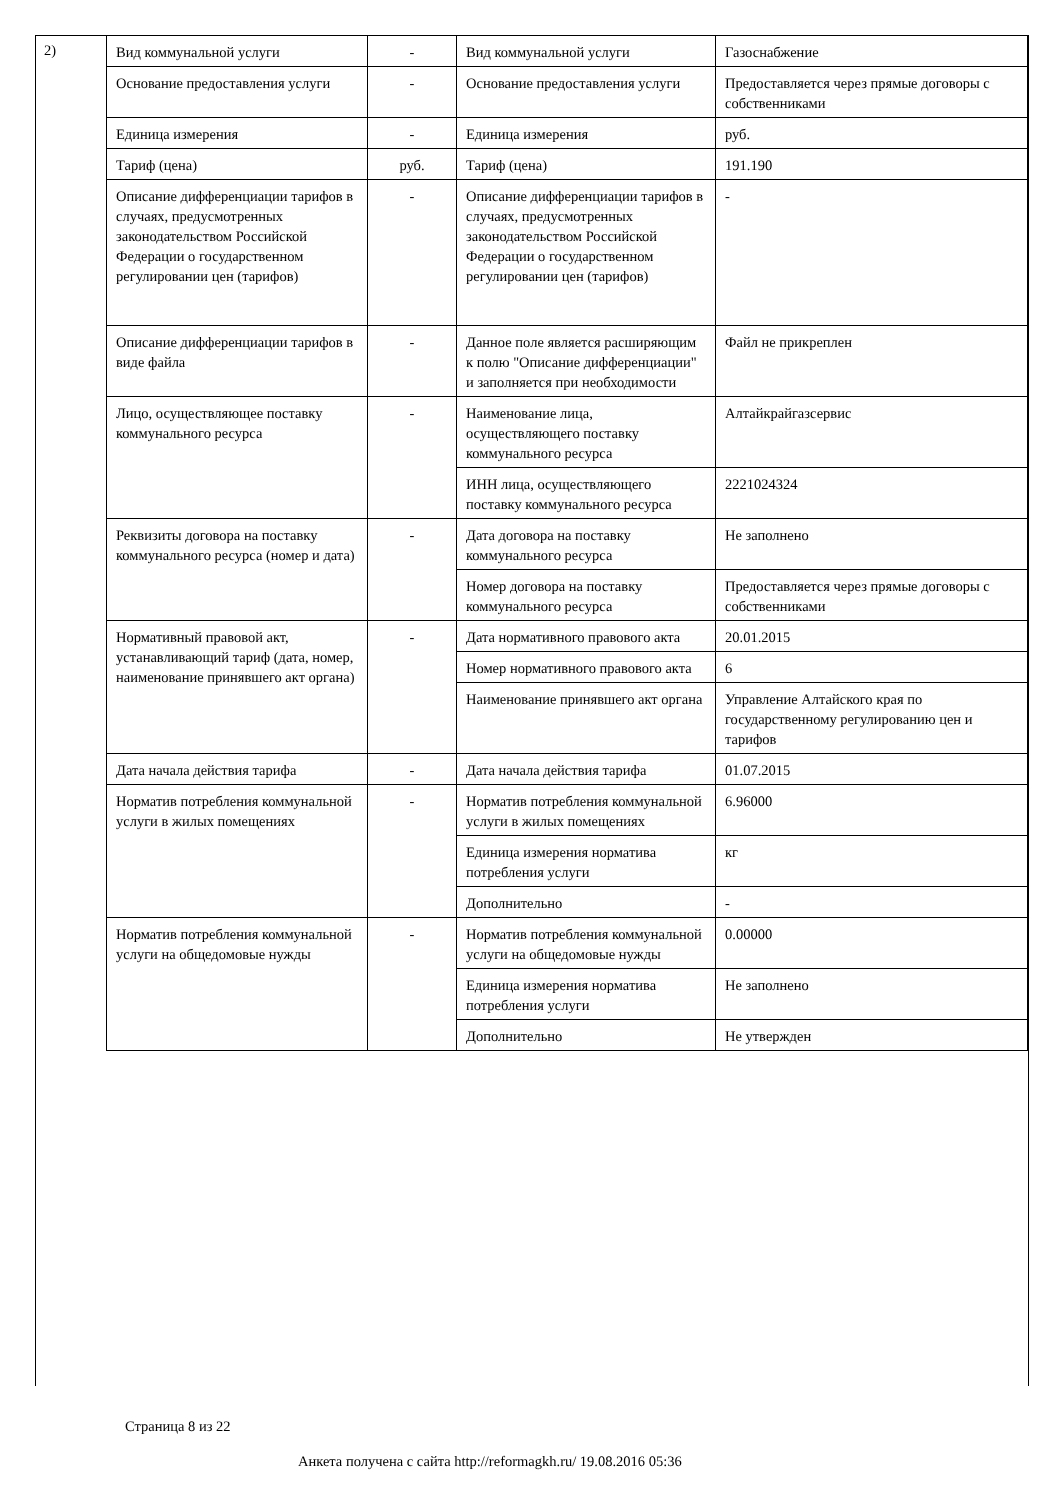2)
| Вид коммунальной услуги | - | Вид коммунальной услуги | Газоснабжение |
| Основание предоставления услуги | - | Основание предоставления услуги | Предоставляется через прямые договоры с собственниками |
| Единица измерения | - | Единица измерения | руб. |
| Тариф (цена) | руб. | Тариф (цена) | 191.190 |
| Описание дифференциации тарифов в случаях, предусмотренных законодательством Российской Федерации о государственном регулировании цен (тарифов) | - | Описание дифференциации тарифов в случаях, предусмотренных законодательством Российской Федерации о государственном регулировании цен (тарифов) | - |
| Описание дифференциации тарифов в виде файла | - | Данное поле является расширяющим к полю "Описание дифференциации" и заполняется при необходимости | Файл не прикреплен |
| Лицо, осуществляющее поставку коммунального ресурса | - | Наименование лица, осуществляющего поставку коммунального ресурса | Алтайкрайгазсервис |
| | | ИНН лица, осуществляющего поставку коммунального ресурса | 2221024324 |
| Реквизиты договора на поставку коммунального ресурса (номер и дата) | - | Дата договора на поставку коммунального ресурса | Не заполнено |
| | | Номер договора на поставку коммунального ресурса | Предоставляется через прямые договоры с собственниками |
| Нормативный правовой акт, устанавливающий тариф (дата, номер, наименование принявшего акт органа) | - | Дата нормативного правового акта | 20.01.2015 |
| | | Номер нормативного правового акта | 6 |
| | | Наименование принявшего акт органа | Управление Алтайского края по государственному регулированию цен и тарифов |
| Дата начала действия тарифа | - | Дата начала действия тарифа | 01.07.2015 |
| Норматив потребления коммунальной услуги в жилых помещениях | - | Норматив потребления коммунальной услуги в жилых помещениях | 6.96000 |
| | | Единица измерения норматива потребления услуги | кг |
| | | Дополнительно | - |
| Норматив потребления коммунальной услуги на общедомовые нужды | - | Норматив потребления коммунальной услуги на общедомовые нужды | 0.00000 |
| | | Единица измерения норматива потребления услуги | Не заполнено |
| | | Дополнительно | Не утвержден |
Страница 8 из 22
Анкета получена с сайта http://reformagkh.ru/ 19.08.2016 05:36